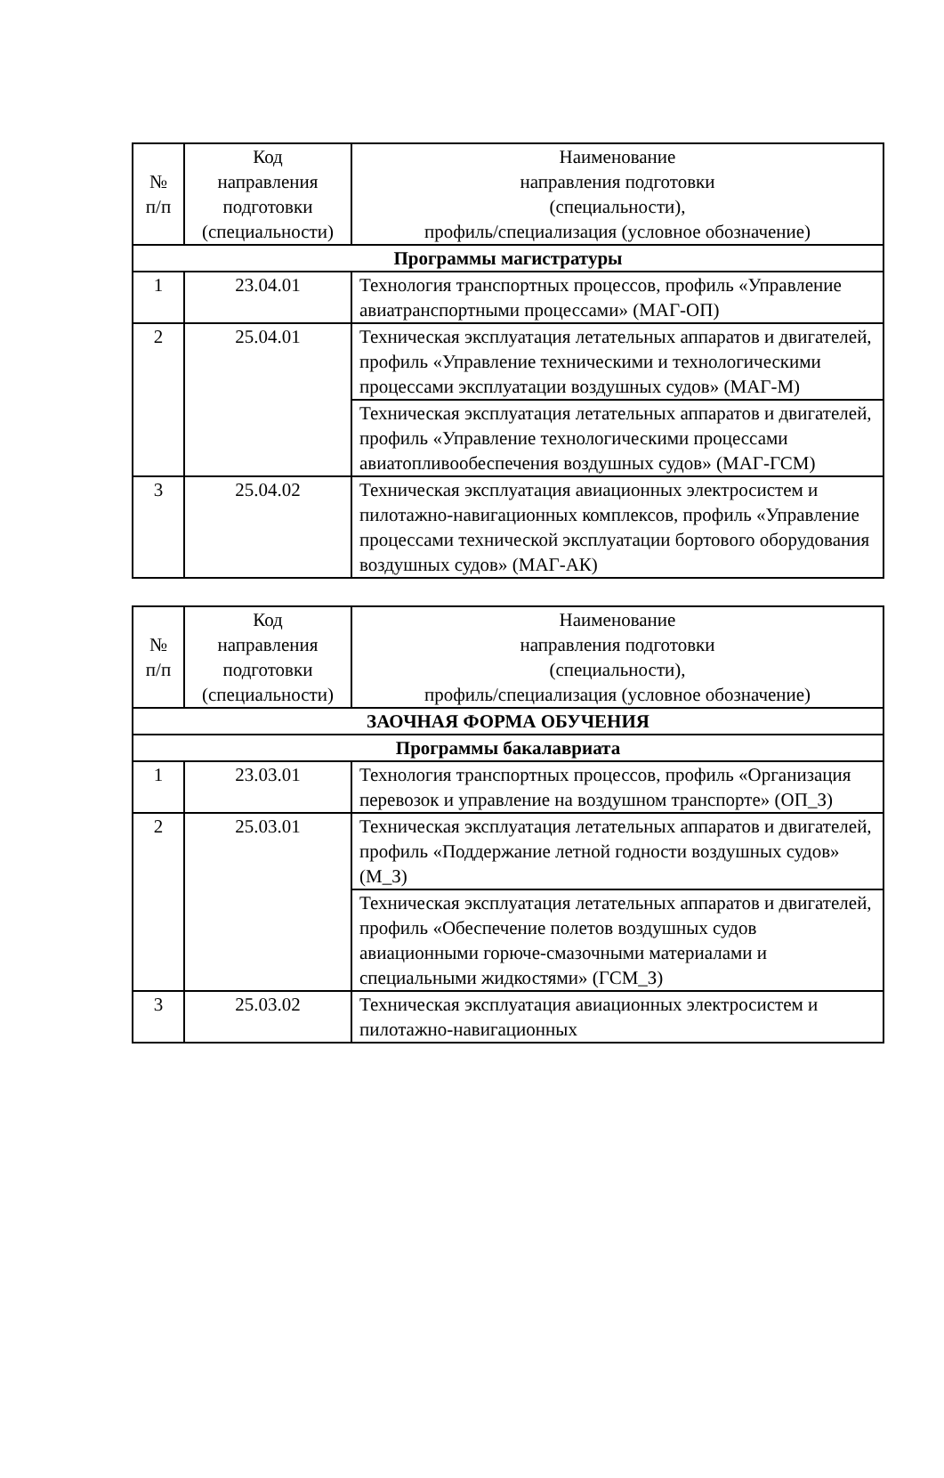| № п/п | Код направления подготовки (специальности) | Наименование направления подготовки (специальности), профиль/специализация (условное обозначение) |
| --- | --- | --- |
| Программы магистратуры | | |
| 1 | 23.04.01 | Технология транспортных процессов, профиль «Управление авиатранспортными процессами» (МАГ-ОП) |
| 2 | 25.04.01 | Техническая эксплуатация летательных аппаратов и двигателей, профиль «Управление техническими и технологическими процессами эксплуатации воздушных судов» (МАГ-М) |
| | | Техническая эксплуатация летательных аппаратов и двигателей, профиль «Управление технологическими процессами авиатопливообеспечения воздушных судов» (МАГ-ГСМ) |
| 3 | 25.04.02 | Техническая эксплуатация авиационных электросистем и пилотажно-навигационных комплексов, профиль «Управление процессами технической эксплуатации бортового оборудования воздушных судов» (МАГ-АК) |
| № п/п | Код направления подготовки (специальности) | Наименование направления подготовки (специальности), профиль/специализация (условное обозначение) |
| --- | --- | --- |
| ЗАОЧНАЯ ФОРМА ОБУЧЕНИЯ | | |
| Программы бакалавриата | | |
| 1 | 23.03.01 | Технология транспортных процессов, профиль «Организация перевозок и управление на воздушном транспорте» (ОП_З) |
| 2 | 25.03.01 | Техническая эксплуатация летательных аппаратов и двигателей, профиль «Поддержание летной годности воздушных судов» (М_З) |
| | | Техническая эксплуатация летательных аппаратов и двигателей, профиль «Обеспечение полетов воздушных судов авиационными горюче-смазочными материалами и специальными жидкостями» (ГСМ_З) |
| 3 | 25.03.02 | Техническая эксплуатация авиационных электросистем и пилотажно-навигационных |